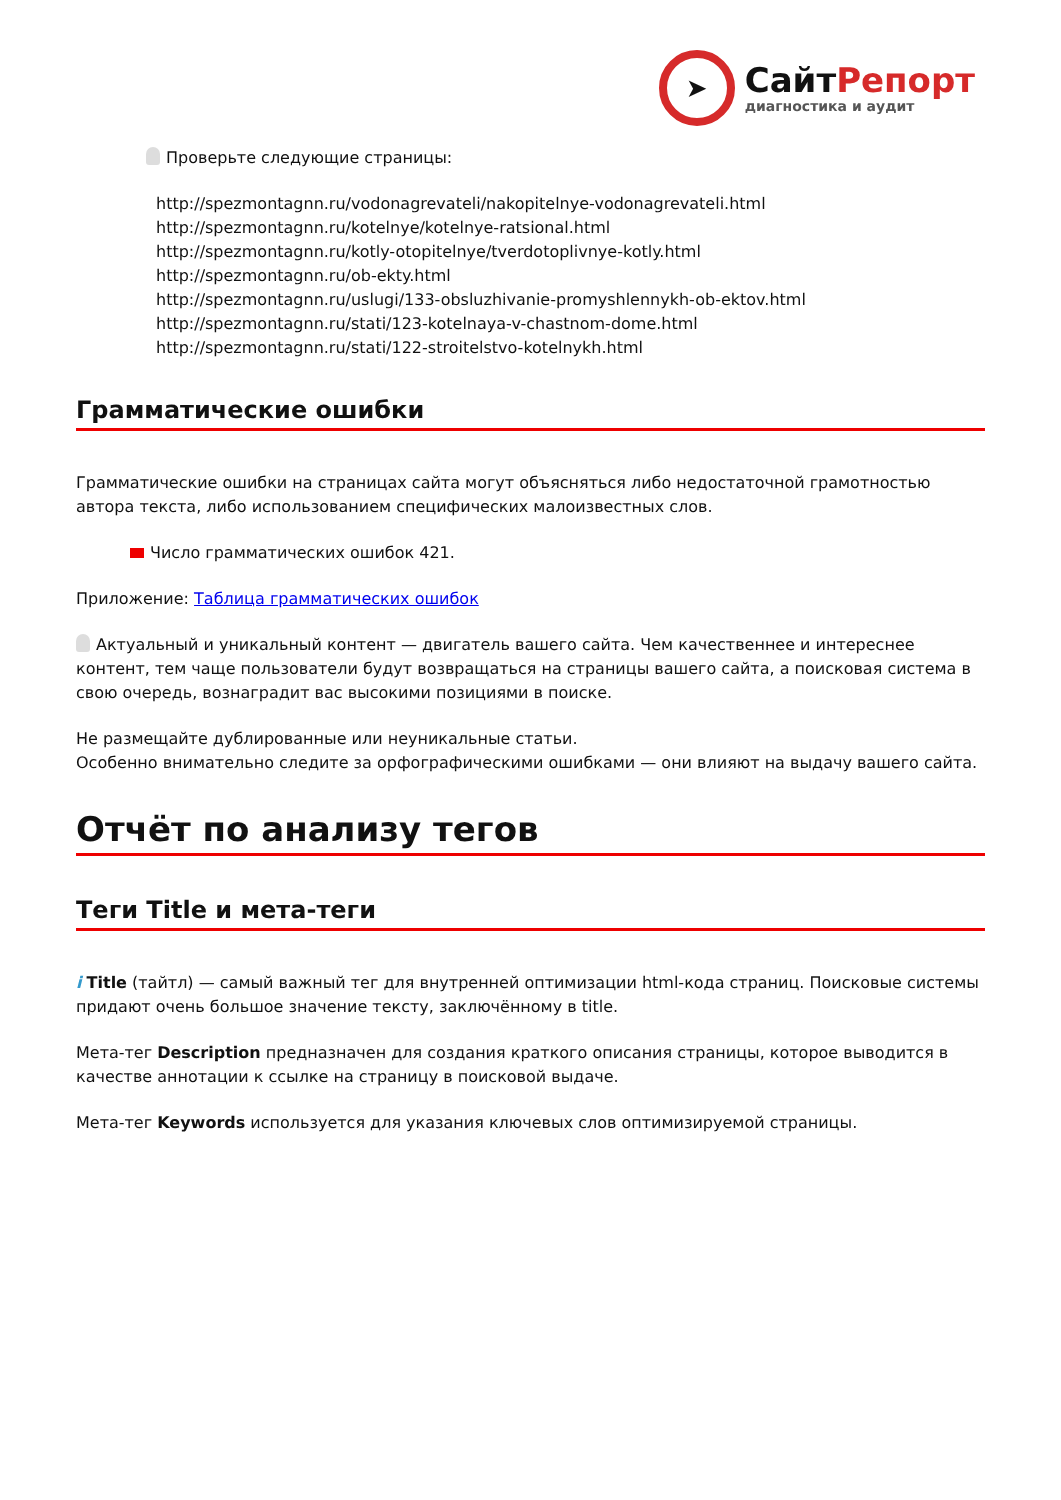➤
СайтРепорт
диагностика и аудит
Проверьте следующие страницы:
http://spezmontagnn.ru/vodonagrevateli/nakopitelnye-vodonagrevateli.html
http://spezmontagnn.ru/kotelnye/kotelnye-ratsional.html
http://spezmontagnn.ru/kotly-otopitelnye/tverdotoplivnye-kotly.html
http://spezmontagnn.ru/ob-ekty.html
http://spezmontagnn.ru/uslugi/133-obsluzhivanie-promyshlennykh-ob-ektov.html
http://spezmontagnn.ru/stati/123-kotelnaya-v-chastnom-dome.html
http://spezmontagnn.ru/stati/122-stroitelstvo-kotelnykh.html
Грамматические ошибки
Грамматические ошибки на страницах сайта могут объясняться либо недостаточной грамотностью автора текста, либо использованием специфических малоизвестных слов.
Число грамматических ошибок 421.
Приложение: Таблица грамматических ошибок
Актуальный и уникальный контент — двигатель вашего сайта. Чем качественнее и интереснее контент, тем чаще пользователи будут возвращаться на страницы вашего сайта, а поисковая система в свою очередь, вознаградит вас высокими позициями в поиске.
Не размещайте дублированные или неуникальные статьи.
Особенно внимательно следите за орфографическими ошибками — они влияют на выдачу вашего сайта.
Отчёт по анализу тегов
Теги Title и мета-теги
i Title (тайтл) — самый важный тег для внутренней оптимизации html-кода страниц. Поисковые системы придают очень большое значение тексту, заключённому в title.
Мета-тег Description предназначен для создания краткого описания страницы, которое выводится в качестве аннотации к ссылке на страницу в поисковой выдаче.
Мета-тег Keywords используется для указания ключевых слов оптимизируемой страницы.